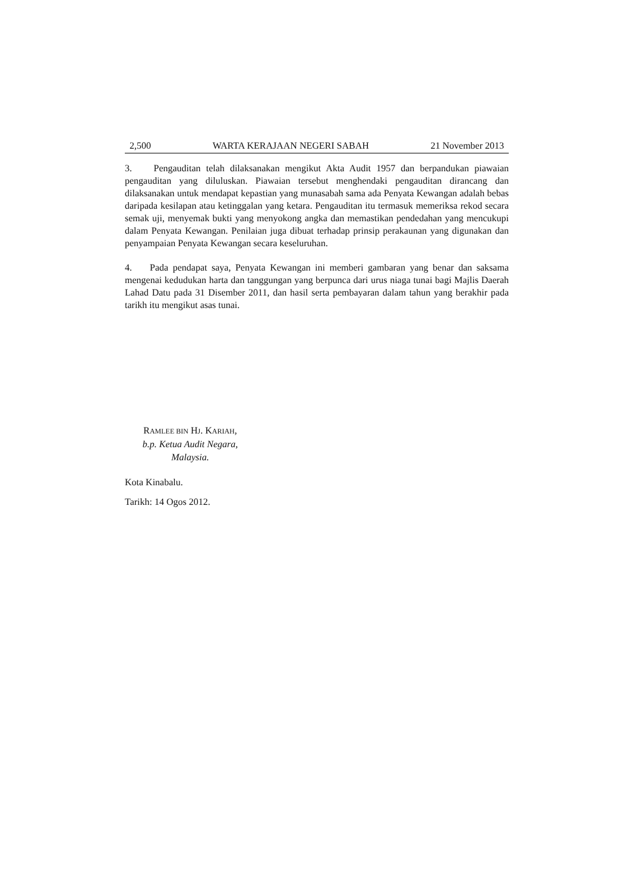2,500 WARTA KERAJAAN NEGERI SABAH 21 November 2013
3. Pengauditan telah dilaksanakan mengikut Akta Audit 1957 dan berpandukan piawaian pengauditan yang diluluskan. Piawaian tersebut menghendaki pengauditan dirancang dan dilaksanakan untuk mendapat kepastian yang munasabah sama ada Penyata Kewangan adalah bebas daripada kesilapan atau ketinggalan yang ketara. Pengauditan itu termasuk memeriksa rekod secara semak uji, menyemak bukti yang menyokong angka dan memastikan pendedahan yang mencukupi dalam Penyata Kewangan. Penilaian juga dibuat terhadap prinsip perakaunan yang digunakan dan penyampaian Penyata Kewangan secara keseluruhan.
4. Pada pendapat saya, Penyata Kewangan ini memberi gambaran yang benar dan saksama mengenai kedudukan harta dan tanggungan yang berpunca dari urus niaga tunai bagi Majlis Daerah Lahad Datu pada 31 Disember 2011, dan hasil serta pembayaran dalam tahun yang berakhir pada tarikh itu mengikut asas tunai.
RAMLEE BIN HJ. KARIAH,
b.p. Ketua Audit Negara,
Malaysia.
Kota Kinabalu.
Tarikh: 14 Ogos 2012.